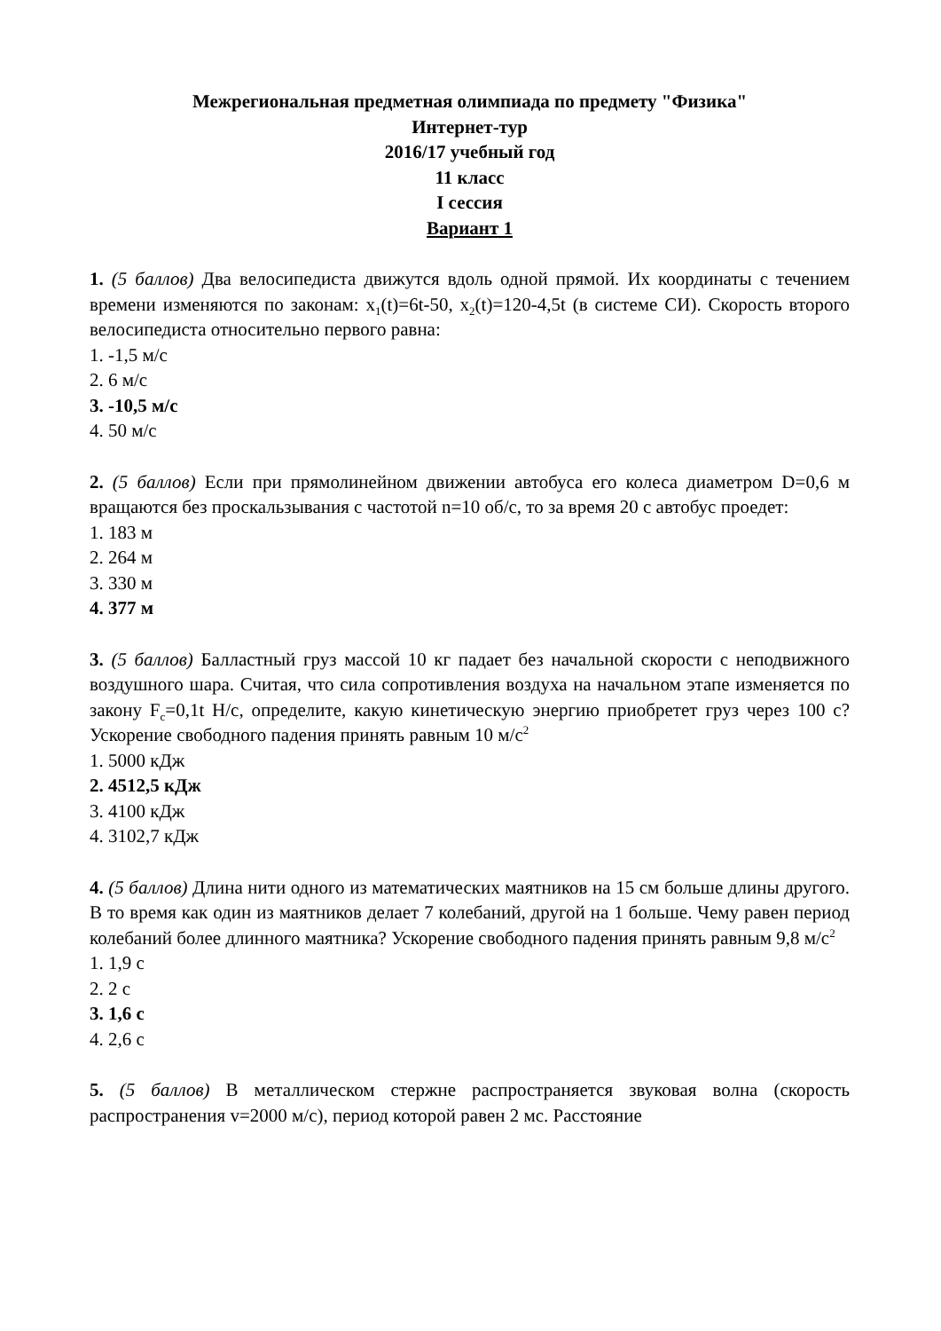Межрегиональная предметная олимпиада по предмету "Физика"
Интернет-тур
2016/17 учебный год
11 класс
I сессия
Вариант 1
1. (5 баллов) Два велосипедиста движутся вдоль одной прямой. Их координаты с течением времени изменяются по законам: x<sub>1</sub>(t)=6t-50, x<sub>2</sub>(t)=120-4,5t (в системе СИ). Скорость второго велосипедиста относительно первого равна:
1. -1,5 м/с
2. 6 м/с
3. -10,5 м/с
4. 50 м/с
2. (5 баллов) Если при прямолинейном движении автобуса его колеса диаметром D=0,6 м вращаются без проскальзывания с частотой n=10 об/с, то за время 20 с автобус проедет:
1. 183 м
2. 264 м
3. 330 м
4. 377 м
3. (5 баллов) Балластный груз массой 10 кг падает без начальной скорости с неподвижного воздушного шара. Считая, что сила сопротивления воздуха на начальном этапе изменяется по закону F<sub>c</sub>=0,1t Н/с, определите, какую кинетическую энергию приобретет груз через 100 с? Ускорение свободного падения принять равным 10 м/с<sup>2</sup>
1. 5000 кДж
2. 4512,5 кДж
3. 4100 кДж
4. 3102,7 кДж
4. (5 баллов) Длина нити одного из математических маятников на 15 см больше длины другого. В то время как один из маятников делает 7 колебаний, другой на 1 больше. Чему равен период колебаний более длинного маятника? Ускорение свободного падения принять равным 9,8 м/с<sup>2</sup>
1. 1,9 с
2. 2 с
3. 1,6 с
4. 2,6 с
5. (5 баллов) В металлическом стержне распространяется звуковая волна (скорость распространения v=2000 м/с), период которой равен 2 мс. Расстояние